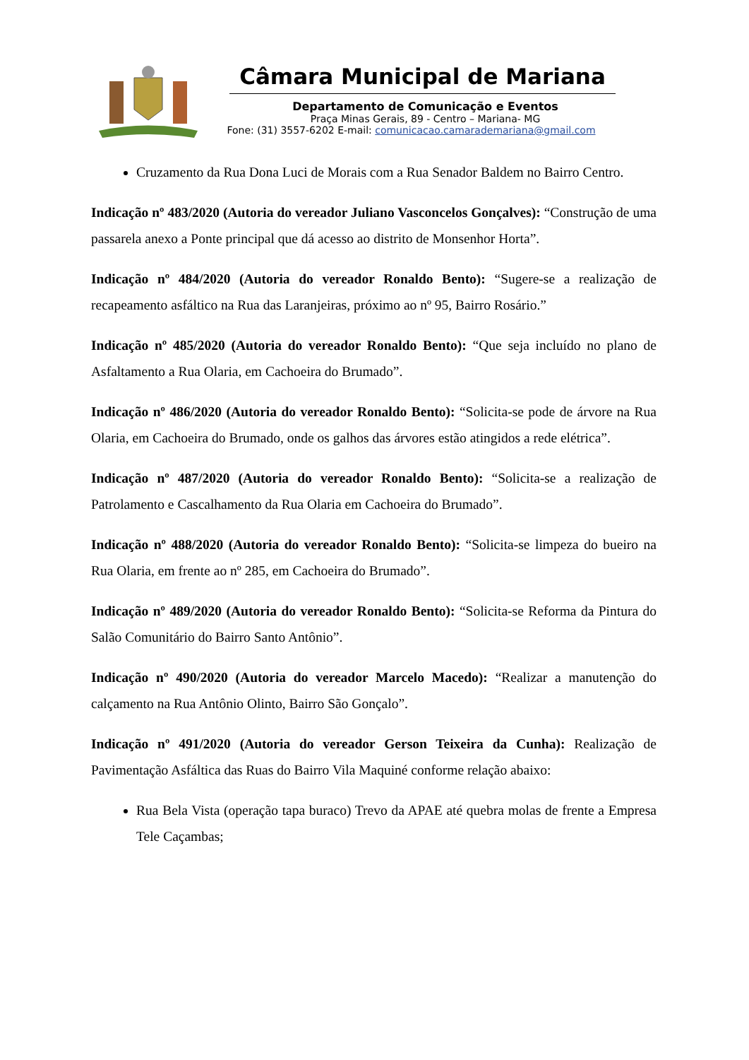Câmara Municipal de Mariana
Departamento de Comunicação e Eventos
Praça Minas Gerais, 89 - Centro – Mariana- MG
Fone: (31) 3557-6202 E-mail: comunicacao.camarademariana@gmail.com
Cruzamento da Rua Dona Luci de Morais com a Rua Senador Baldem no Bairro Centro.
Indicação nº 483/2020 (Autoria do vereador Juliano Vasconcelos Gonçalves): “Construção de uma passarela anexo a Ponte principal que dá acesso ao distrito de Monsenhor Horta”.
Indicação nº 484/2020 (Autoria do vereador Ronaldo Bento): “Sugere-se a realização de recapeamento asfáltico na Rua das Laranjeiras, próximo ao nº 95, Bairro Rosário.”
Indicação nº 485/2020 (Autoria do vereador Ronaldo Bento): “Que seja incluído no plano de Asfaltamento a Rua Olaria, em Cachoeira do Brumado”.
Indicação nº 486/2020 (Autoria do vereador Ronaldo Bento): “Solicita-se pode de árvore na Rua Olaria, em Cachoeira do Brumado, onde os galhos das árvores estão atingidos a rede elétrica”.
Indicação nº 487/2020 (Autoria do vereador Ronaldo Bento): “Solicita-se a realização de Patrolamento e Cascalhamento da Rua Olaria em Cachoeira do Brumado”.
Indicação nº 488/2020 (Autoria do vereador Ronaldo Bento): “Solicita-se limpeza do bueiro na Rua Olaria, em frente ao nº 285, em Cachoeira do Brumado”.
Indicação nº 489/2020 (Autoria do vereador Ronaldo Bento): “Solicita-se Reforma da Pintura do Salão Comunitário do Bairro Santo Antônio”.
Indicação nº 490/2020 (Autoria do vereador Marcelo Macedo): “Realizar a manutenção do calçamento na Rua Antônio Olinto, Bairro São Gonçalo”.
Indicação nº 491/2020 (Autoria do vereador Gerson Teixeira da Cunha): Realização de Pavimentação Asfáltica das Ruas do Bairro Vila Maquiné conforme relação abaixo:
Rua Bela Vista (operação tapa buraco) Trevo da APAE até quebra molas de frente a Empresa Tele Caçambas;